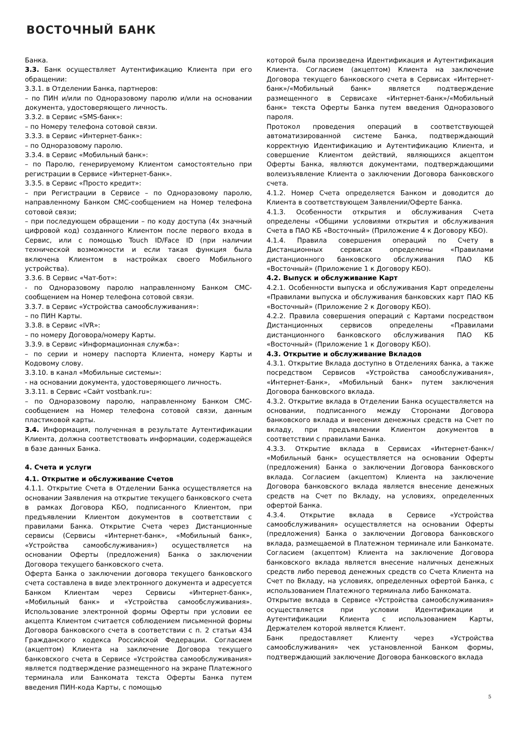ВОСТОЧНЫЙ БАНК
Банка.
3.3. Банк осуществляет Аутентификацию Клиента при его обращении:
3.3.1. в Отделении Банка, партнеров:
– по ПИН и/или по Одноразовому паролю и/или на основании документа, удостоверяющего личность.
3.3.2. в Сервис «SMS-банк»:
– по Номеру телефона сотовой связи.
3.3.3. в Сервис «Интернет-банк»:
– по Одноразовому паролю.
3.3.4. в Сервис «Мобильный банк»:
– по Паролю, генерируемому Клиентом самостоятельно при регистрации в Сервисе «Интернет-банк».
3.3.5. в Сервис «Просто кредит»:
– при Регистрации в Сервисе – по Одноразовому паролю, направленному Банком СМС-сообщением на Номер телефона сотовой связи;
– при последующем обращении – по коду доступа (4х значный цифровой код) созданного Клиентом после первого входа в Сервис, или с помощью Touch ID/Face ID (при наличии технической возможности и если такая функция была включена Клиентом в настройках своего Мобильного устройства).
3.3.6. В Сервис «Чат-бот»:
- по Одноразовому паролю направленному Банком СМС-сообщением на Номер телефона сотовой связи.
3.3.7. в Сервис «Устройства самообслуживания»:
– по ПИН Карты.
3.3.8. в Сервис «IVR»:
– по номеру Договора/номеру Карты.
3.3.9. в Сервис «Информационная служба»:
– по серии и номеру паспорта Клиента, номеру Карты и Кодовому слову.
3.3.10. в канал «Мобильные системы»:
- на основании документа, удостоверяющего личность.
3.3.11. в Сервис «Сайт vostbank.ru»:
– по Одноразовому паролю, направленному Банком СМС-сообщением на Номер телефона сотовой связи, данным пластиковой карты.
3.4. Информация, полученная в результате Аутентификации Клиента, должна соответствовать информации, содержащейся в базе данных Банка.
4. Счета и услуги
4.1. Открытие и обслуживание Счетов
4.1.1. Открытие Счета в Отделении Банка осуществляется на основании Заявления на открытие текущего банковского счета в рамках Договора КБО, подписанного Клиентом, при предъявлении Клиентом документов в соответствии с правилами Банка. Открытие Счета через Дистанционные сервисы (Сервисы «Интернет-банк», «Мобильный банк», «Устройства самообслуживания») осуществляется на основании Оферты (предложения) Банка о заключении Договора текущего банковского счета.
Оферта Банка о заключении договора текущего банковского счета составлена в виде электронного документа и адресуется Банком Клиентам через Сервисы «Интернет-банк», «Мобильный банк» и «Устройства самообслуживания». Использование электронной формы Оферты при условии ее акцепта Клиентом считается соблюдением письменной формы Договора банковского счета в соответствии с п. 2 статьи 434 Гражданского кодекса Российской Федерации. Согласием (акцептом) Клиента на заключение Договора текущего банковского счета в Сервисе «Устройства самообслуживания» является подтверждение размещенного на экране Платежного терминала или Банкомата текста Оферты Банка путем введения ПИН-кода Карты, с помощью
которой была произведена Идентификация и Аутентификация Клиента. Согласием (акцептом) Клиента на заключение Договора текущего банковского счета в Сервисах «Интернет-банк»/«Мобильный банк» является подтверждение размещенного в Сервисахе «Интернет-банк»/«Мобильный банк» текста Оферты Банка путем введения Одноразового пароля.
Протокол проведения операций в соответствующей автоматизированной системе Банка, подтверждающий корректную Идентификацию и Аутентификацию Клиента, и совершение Клиентом действий, являющихся акцептом Оферты Банка, являются документами, подтверждающими волеизъявление Клиента о заключении Договора банковского счета.
4.1.2. Номер Счета определяется Банком и доводится до Клиента в соответствующем Заявлении/Оферте Банка.
4.1.3. Особенности открытия и обслуживания Счета определены «Общими условиями открытия и обслуживания Счета в ПАО КБ «Восточный» (Приложение 4 к Договору КБО).
4.1.4. Правила совершения операций по Счету в Дистанционных сервисах определены «Правилами дистанционного банковского обслуживания ПАО КБ «Восточный» (Приложение 1 к Договору КБО).
4.2. Выпуск и обслуживание Карт
4.2.1. Особенности выпуска и обслуживания Карт определены «Правилами выпуска и обслуживания банковских карт ПАО КБ «Восточный» (Приложение 2 к Договору КБО).
4.2.2. Правила совершения операций с Картами посредством Дистанционных сервисов определены «Правилами дистанционного банковского обслуживания ПАО КБ «Восточный» (Приложение 1 к Договору КБО).
4.3. Открытие и обслуживание Вкладов
4.3.1. Открытие Вклада доступно в Отделениях банка, а также посредством Сервисов «Устройства самообслуживания», «Интернет-Банк», «Мобильный банк» путем заключения Договора банковского вклада.
4.3.2. Открытие вклада в Отделении Банка осуществляется на основании, подписанного между Сторонами Договора банковского вклада и внесения денежных средств на Счет по вкладу, при предъявлении Клиентом документов в соответствии с правилами Банка.
4.3.3. Открытие вклада в Сервисах «Интернет-банк»/ «Мобильный банк» осуществляется на основании Оферты (предложения) Банка о заключении Договора банковского вклада. Согласием (акцептом) Клиента на заключение Договора банковского вклада является внесение денежных средств на Счет по Вкладу, на условиях, определенных офертой Банка.
4.3.4. Открытие вклада в Сервисе «Устройства самообслуживания» осуществляется на основании Оферты (предложения) Банка о заключении Договора банковского вклада, размещаемой в Платежном терминале или Банкомате. Согласием (акцептом) Клиента на заключение Договора банковского вклада является внесение наличных денежных средств либо перевод денежных средств со Счета Клиента на Счет по Вкладу, на условиях, определенных офертой Банка, с использованием Платежного терминала либо Банкомата.
Открытие вклада в Сервисе «Устройства самообслуживания» осуществляется при условии Идентификации и Аутентификации Клиента с использованием Карты, Держателем которой является Клиент.
Банк предоставляет Клиенту через «Устройства самообслуживания» чек установленной Банком формы, подтверждающий заключение Договора банковского вклада
5